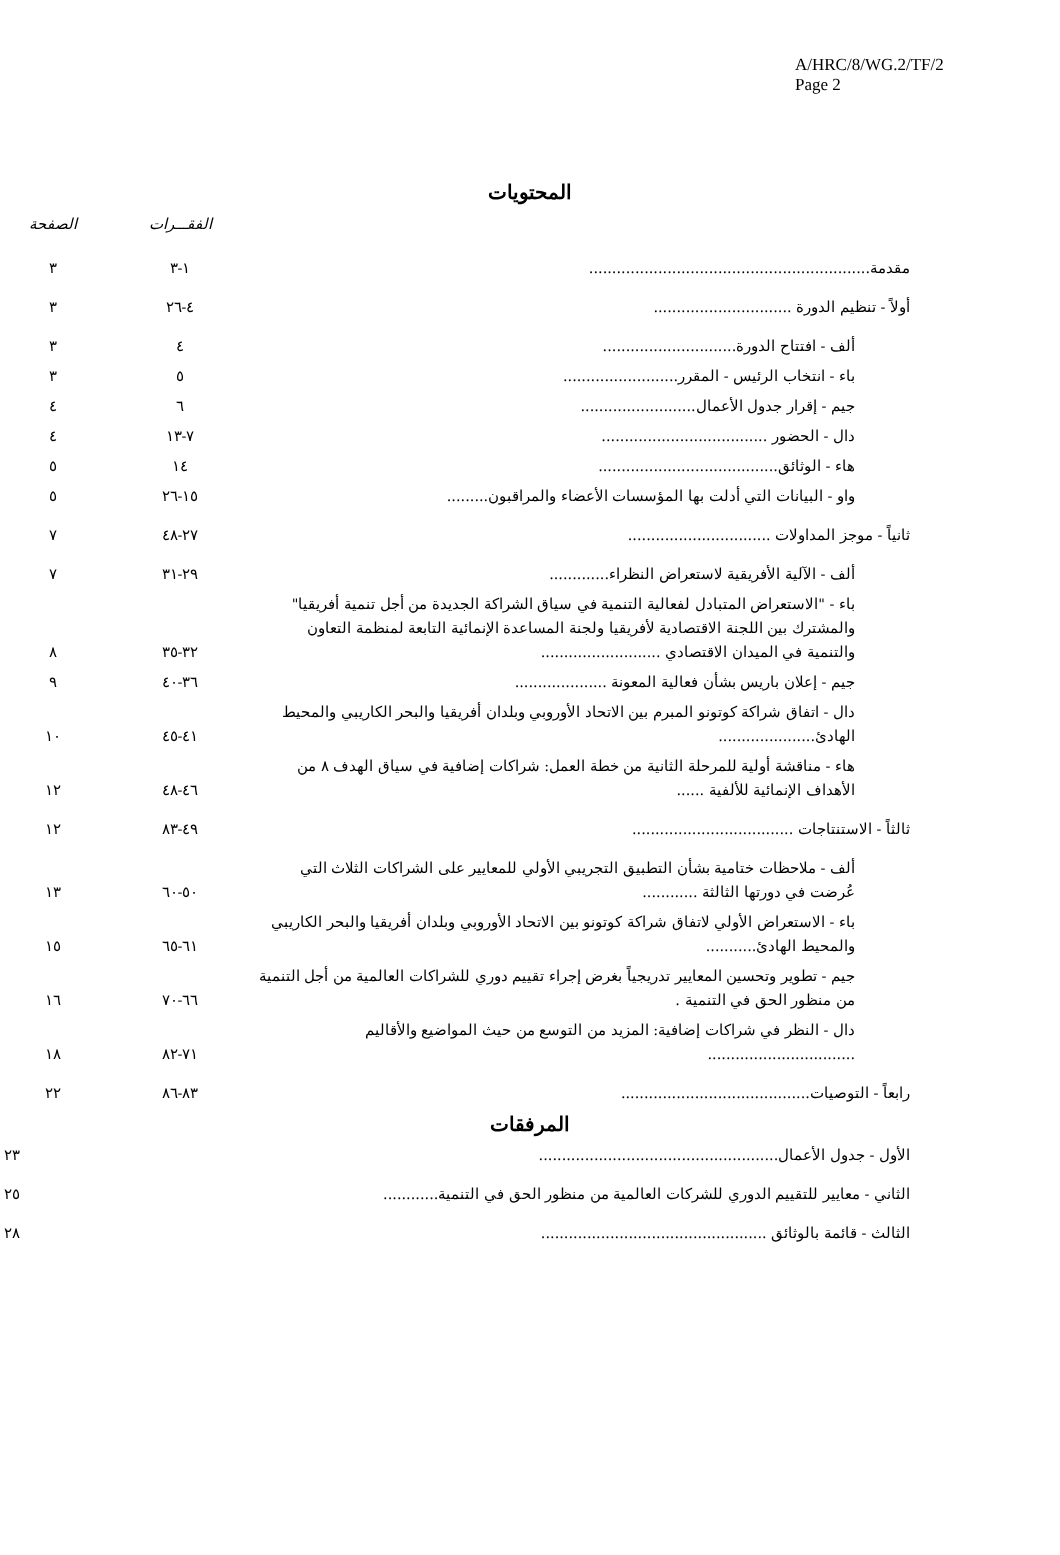A/HRC/8/WG.2/TF/2
Page 2
المحتويات
| | الفقـــرات | الصفحة |
| --- | --- | --- |
| مقدمة............................................................. | ١-٣ | ٣ |
| أولاً - تنظيم الدورة .............................. | ٤-٢٦ | ٣ |
| ألف - افتتاح الدورة............................. | ٤ | ٣ |
| باء - انتخاب الرئيس - المقرر......................... | ٥ | ٣ |
| جيم - إقرار جدول الأعمال......................... | ٦ | ٤ |
| دال - الحضور .................................... | ٧-١٣ | ٤ |
| هاء - الوثائق....................................... | ١٤ | ٥ |
| واو - البيانات التي أدلت بها المؤسسات الأعضاء والمراقبون......... | ١٥-٢٦ | ٥ |
| ثانياً - موجز المداولات ............................... | ٢٧-٤٨ | ٧ |
| ألف - الآلية الأفريقية لاستعراض النظراء............. | ٢٩-٣١ | ٧ |
| باء - "الاستعراض المتبادل لفعالية التنمية في سياق الشراكة الجديدة من أجل تنمية أفريقيا" والمشترك بين اللجنة الاقتصادية لأفريقيا ولجنة المساعدة الإنمائية التابعة لمنظمة التعاون والتنمية في الميدان الاقتصادي .......................... | ٣٢-٣٥ | ٨ |
| جيم - إعلان باريس بشأن فعالية المعونة .................... | ٣٦-٤٠ | ٩ |
| دال - اتفاق شراكة كوتونو المبرم بين الاتحاد الأوروبي وبلدان أفريقيا والبحر الكاريبي والمحيط الهادئ..................... | ٤١-٤٥ | ١٠ |
| هاء - مناقشة أولية للمرحلة الثانية من خطة العمل: شراكات إضافية في سياق الهدف ٨ من الأهداف الإنمائية للألفية ...... | ٤٦-٤٨ | ١٢ |
| ثالثاً - الاستنتاجات ................................... | ٤٩-٨٣ | ١٢ |
| ألف - ملاحظات ختامية بشأن التطبيق التجريبي الأولي للمعايير على الشراكات الثلاث التي عُرضت في دورتها الثالثة ............ | ٥٠-٦٠ | ١٣ |
| باء - الاستعراض الأولي لاتفاق شراكة كوتونو بين الاتحاد الأوروبي وبلدان أفريقيا والبحر الكاريبي والمحيط الهادئ........... | ٦١-٦٥ | ١٥ |
| جيم - تطوير وتحسين المعايير تدريجياً بغرض إجراء تقييم دوري للشراكات العالمية من أجل التنمية من منظور الحق في التنمية . | ٦٦-٧٠ | ١٦ |
| دال - النظر في شراكات إضافية: المزيد من التوسع من حيث المواضيع والأقاليم ................................ | ٧١-٨٢ | ١٨ |
| رابعاً - التوصيات......................................... | ٨٣-٨٦ | ٢٢ |
المرفقات
| الأول - جدول الأعمال.................................................... | ٢٣ |
| الثاني - معايير للتقييم الدوري للشركات العالمية من منظور الحق في التنمية............ | ٢٥ |
| الثالث - قائمة بالوثائق ................................................. | ٢٨ |